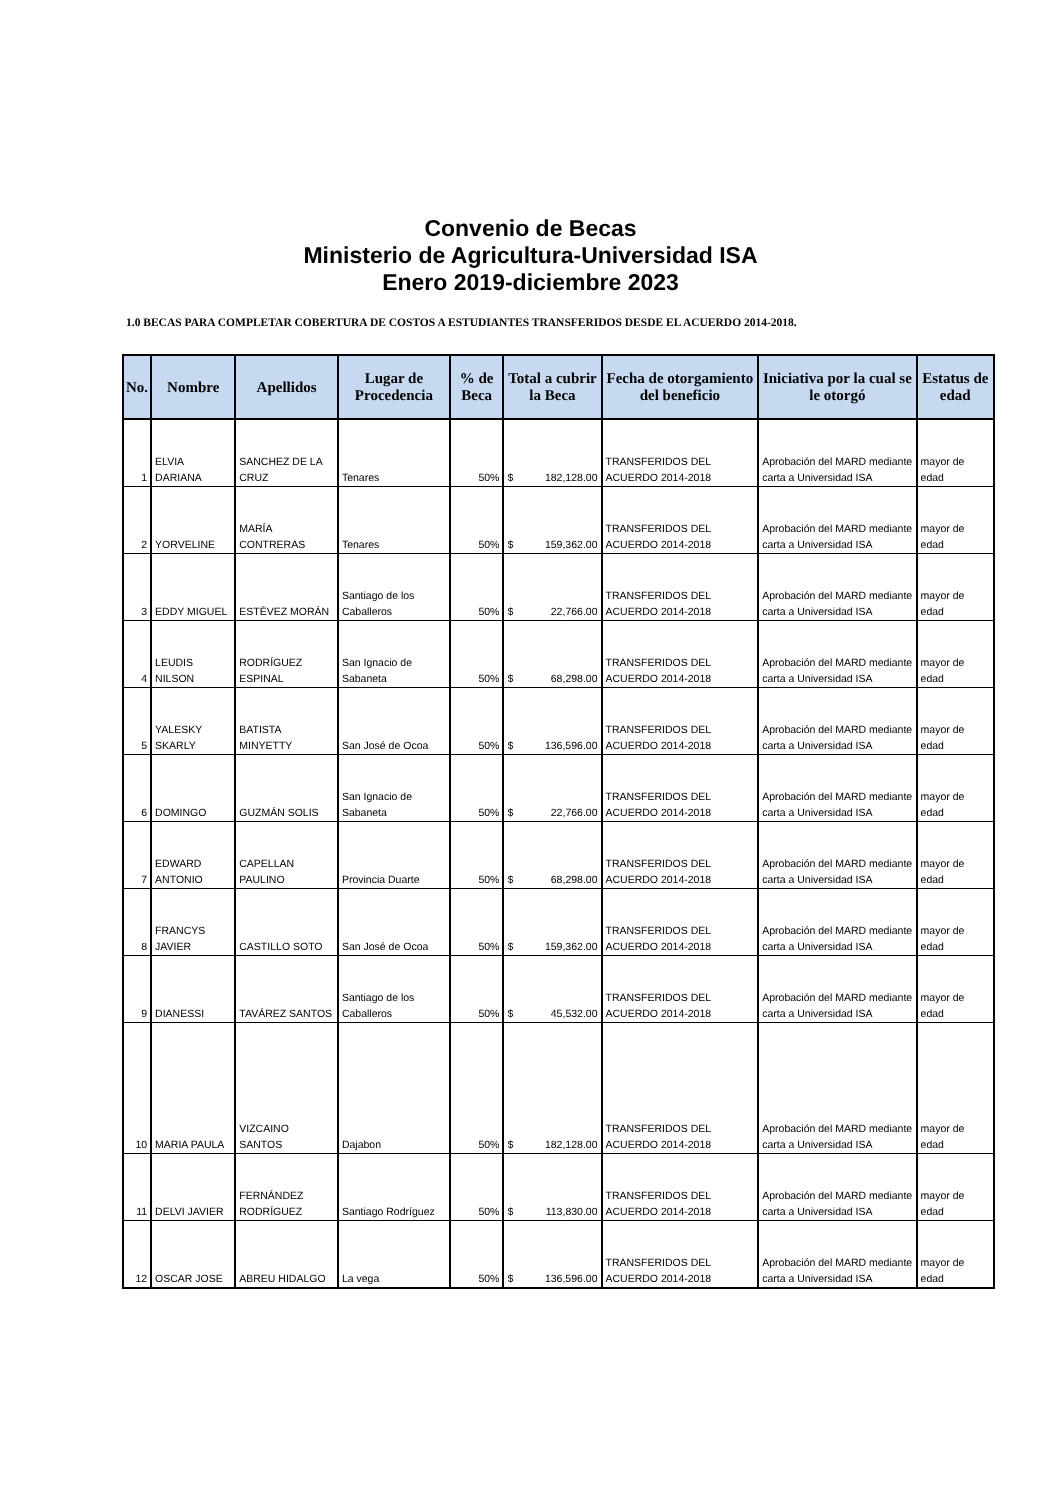Convenio de Becas
Ministerio de Agricultura-Universidad ISA
Enero 2019-diciembre 2023
1.0 BECAS PARA COMPLETAR COBERTURA DE COSTOS A ESTUDIANTES TRANSFERIDOS DESDE EL ACUERDO 2014-2018.
| No. | Nombre | Apellidos | Lugar de Procedencia | % de Beca | Total a cubrir la Beca | Fecha de otorgamiento del beneficio | Iniciativa por la cual se le otorgó | Estatus de edad |
| --- | --- | --- | --- | --- | --- | --- | --- | --- |
| 1 | ELVIA DARIANA | SANCHEZ DE LA CRUZ | Tenares | 50% | $ 182,128.00 | TRANSFERIDOS DEL ACUERDO 2014-2018 | Aprobación del MARD mediante carta a Universidad ISA | mayor de edad |
| 2 | YORVELINE | MARÍA CONTRERAS | Tenares | 50% | $ 159,362.00 | TRANSFERIDOS DEL ACUERDO 2014-2018 | Aprobación del MARD mediante carta a Universidad ISA | mayor de edad |
| 3 | EDDY MIGUEL | ESTÉVEZ MORÁN | Santiago de los Caballeros | 50% | $ 22,766.00 | TRANSFERIDOS DEL ACUERDO 2014-2018 | Aprobación del MARD mediante carta a Universidad ISA | mayor de edad |
| 4 | LEUDIS NILSON | RODRÍGUEZ ESPINAL | San Ignacio de Sabaneta | 50% | $ 68,298.00 | TRANSFERIDOS DEL ACUERDO 2014-2018 | Aprobación del MARD mediante carta a Universidad ISA | mayor de edad |
| 5 | YALESKY SKARLY | BATISTA MINYETTY | San José de Ocoa | 50% | $ 136,596.00 | TRANSFERIDOS DEL ACUERDO 2014-2018 | Aprobación del MARD mediante carta a Universidad ISA | mayor de edad |
| 6 | DOMINGO | GUZMÁN SOLIS | San Ignacio de Sabaneta | 50% | $ 22,766.00 | TRANSFERIDOS DEL ACUERDO 2014-2018 | Aprobación del MARD mediante carta a Universidad ISA | mayor de edad |
| 7 | EDWARD ANTONIO | CAPELLAN PAULINO | Provincia Duarte | 50% | $ 68,298.00 | TRANSFERIDOS DEL ACUERDO 2014-2018 | Aprobación del MARD mediante carta a Universidad ISA | mayor de edad |
| 8 | FRANCYS JAVIER | CASTILLO SOTO | San José de Ocoa | 50% | $ 159,362.00 | TRANSFERIDOS DEL ACUERDO 2014-2018 | Aprobación del MARD mediante carta a Universidad ISA | mayor de edad |
| 9 | DIANESSI | TAVÁREZ SANTOS | Santiago de los Caballeros | 50% | $ 45,532.00 | TRANSFERIDOS DEL ACUERDO 2014-2018 | Aprobación del MARD mediante carta a Universidad ISA | mayor de edad |
| 10 | MARIA PAULA | VIZCAINO SANTOS | Dajabon | 50% | $ 182,128.00 | TRANSFERIDOS DEL ACUERDO 2014-2018 | Aprobación del MARD mediante carta a Universidad ISA | mayor de edad |
| 11 | DELVI JAVIER | FERNÁNDEZ RODRÍGUEZ | Santiago Rodríguez | 50% | $ 113,830.00 | TRANSFERIDOS DEL ACUERDO 2014-2018 | Aprobación del MARD mediante carta a Universidad ISA | mayor de edad |
| 12 | OSCAR JOSE | ABREU HIDALGO | La vega | 50% | $ 136,596.00 | TRANSFERIDOS DEL ACUERDO 2014-2018 | Aprobación del MARD mediante carta a Universidad ISA | mayor de edad |